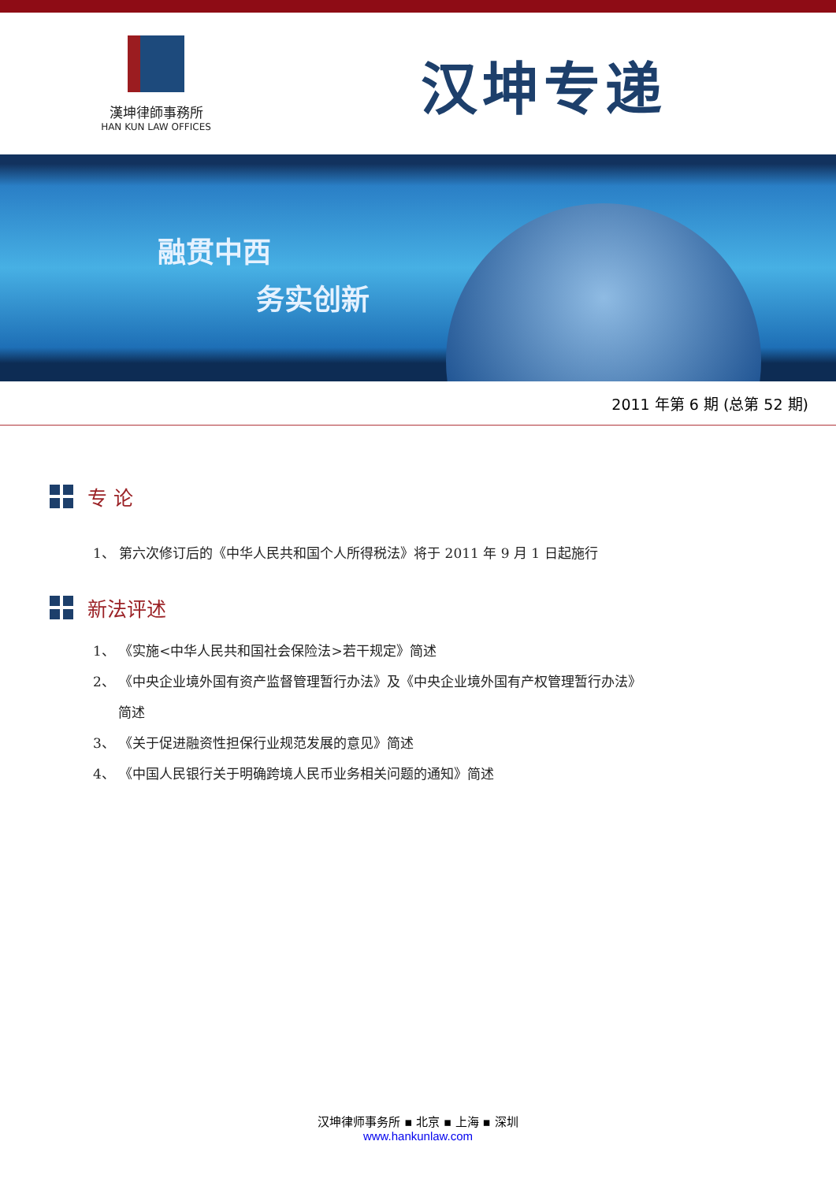漢坤律師事務所
HAN KUN LAW OFFICES
汉坤专递
融贯中西
务实创新
2011 年第 6 期 (总第 52 期)
专 论
1、 第六次修订后的《中华人民共和国个人所得税法》将于 2011 年 9 月 1 日起施行
新法评述
1、 《实施<中华人民共和国社会保险法>若干规定》简述
2、 《中央企业境外国有资产监督管理暂行办法》及《中央企业境外国有产权管理暂行办法》
简述
3、 《关于促进融资性担保行业规范发展的意见》简述
4、 《中国人民银行关于明确跨境人民币业务相关问题的通知》简述
汉坤律师事务所 ▪ 北京 ▪ 上海 ▪ 深圳
www.hankunlaw.com